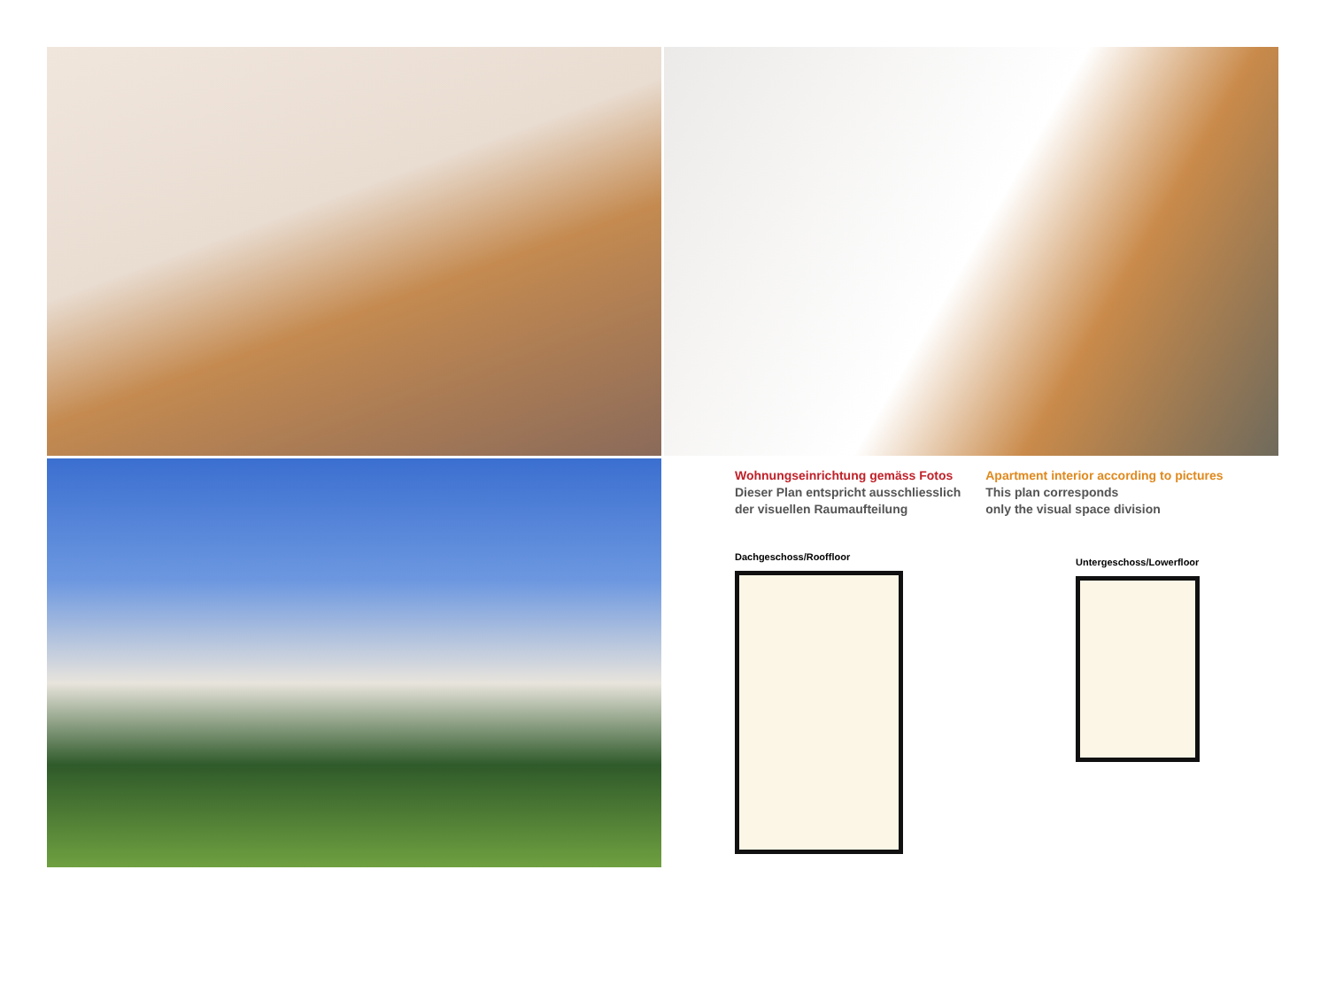Wohnungseinrichtung gemäss Fotos
Dieser Plan entspricht ausschliesslich
der visuellen Raumaufteilung
Apartment interior according to pictures
This plan corresponds
only the visual space division
Dachgeschoss/Rooffloor
Untergeschoss/Lowerfloor